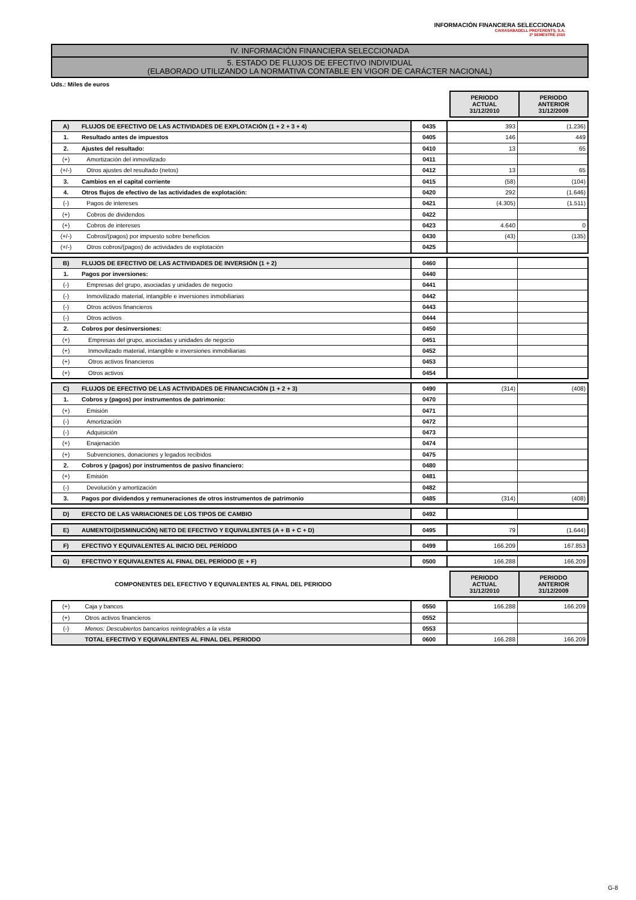INFORMACIÓN FINANCIERA SELECCIONADA
CAIXASABADELL PREFERENTS, S.A.
2º SEMESTRE 2010
IV. INFORMACIÓN FINANCIERA SELECCIONADA
5. ESTADO DE FLUJOS DE EFECTIVO INDIVIDUAL
(ELABORADO UTILIZANDO LA NORMATIVA CONTABLE EN VIGOR DE CARÁCTER NACIONAL)
Uds.: Miles de euros
PERIODO
ACTUAL
31/12/2010
PERIODO
ANTERIOR
31/12/2009
| A) | FLUJOS DE EFECTIVO DE LAS ACTIVIDADES DE EXPLOTACIÓN (1 + 2 + 3 + 4) | 0435 | 393 | (1.236) |
| 1. | Resultado antes de impuestos | 0405 | 146 | 449 |
| 2. | Ajustes del resultado: | 0410 | 13 | 65 |
| (+) | Amortización del inmovilizado | 0411 | | |
| (+/-) | Otros ajustes del resultado (netos) | 0412 | 13 | 65 |
| 3. | Cambios en el capital corriente | 0415 | (58) | (104) |
| 4. | Otros flujos de efectivo de las actividades de explotación: | 0420 | 292 | (1.646) |
| (-) | Pagos de intereses | 0421 | (4.305) | (1.511) |
| (+) | Cobros de dividendos | 0422 | | |
| (+) | Cobros de intereses | 0423 | 4.640 | 0 |
| (+/-) | Cobros/(pagos) por impuesto sobre beneficios | 0430 | (43) | (135) |
| (+/-) | Otros cobros/(pagos) de actividades de explotación | 0425 | | |
| B) | FLUJOS DE EFECTIVO DE LAS ACTIVIDADES DE INVERSIÓN (1 + 2) | 0460 | | |
| 1. | Pagos por inversiones: | 0440 | | |
| (-) | Empresas del grupo, asociadas y unidades de negocio | 0441 | | |
| (-) | Inmovilizado material, intangible e inversiones inmobiliarias | 0442 | | |
| (-) | Otros activos financieros | 0443 | | |
| (-) | Otros activos | 0444 | | |
| 2. | Cobros por desinversiones: | 0450 | | |
| (+) | Empresas del grupo, asociadas y unidades de negocio | 0451 | | |
| (+) | Inmovilizado material, intangible e inversiones inmobiliarias | 0452 | | |
| (+) | Otros activos financieros | 0453 | | |
| (+) | Otros activos | 0454 | | |
| C) | FLUJOS DE EFECTIVO DE LAS ACTIVIDADES DE FINANCIACIÓN (1 + 2 + 3) | 0490 | (314) | (408) |
| 1. | Cobros y (pagos) por instrumentos de patrimonio: | 0470 | | |
| (+) | Emisión | 0471 | | |
| (-) | Amortización | 0472 | | |
| (-) | Adquisición | 0473 | | |
| (+) | Enajenación | 0474 | | |
| (+) | Subvenciones, donaciones y legados recibidos | 0475 | | |
| 2. | Cobros y (pagos) por instrumentos de pasivo financiero: | 0480 | | |
| (+) | Emisión | 0481 | | |
| (-) | Devolución y amortización | 0482 | | |
| 3. | Pagos por dividendos y remuneraciones de otros instrumentos de patrimonio | 0485 | (314) | (408) |
| D) | EFECTO DE LAS VARIACIONES DE LOS TIPOS DE CAMBIO | 0492 | | |
| E) | AUMENTO/(DISMINUCIÓN) NETO DE EFECTIVO Y EQUIVALENTES (A + B + C + D) | 0495 | 79 | (1.644) |
| F) | EFECTIVO Y EQUIVALENTES AL INICIO DEL PERÍODO | 0499 | 166.209 | 167.853 |
| G) | EFECTIVO Y EQUIVALENTES AL FINAL DEL PERÍODO (E + F) | 0500 | 166.288 | 166.209 |
COMPONENTES DEL EFECTIVO Y EQUIVALENTES AL FINAL DEL PERIODO
PERIODO
ACTUAL
31/12/2010
PERIODO
ANTERIOR
31/12/2009
| (+) | Caja y bancos | 0550 | 166.288 | 166.209 |
| (+) | Otros activos financieros | 0552 | | |
| (-) | Menos: Descubiertos bancarios reintegrables a la vista | 0553 | | |
| | TOTAL EFECTIVO Y EQUIVALENTES AL FINAL DEL PERIODO | 0600 | 166.288 | 166.209 |
G-8